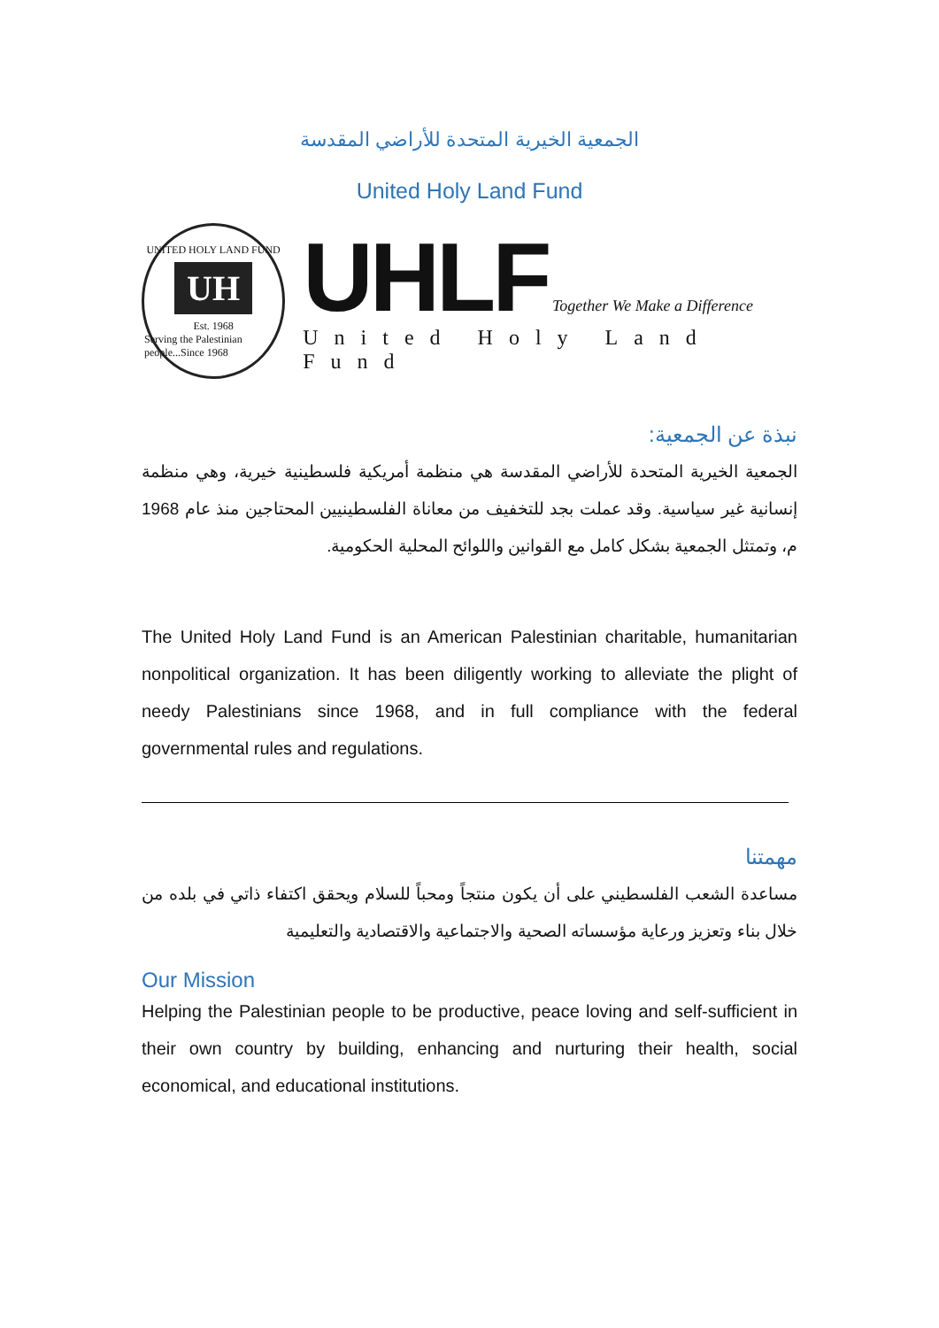الجمعية الخيرية المتحدة للأراضي المقدسة
United Holy Land Fund
UNITED HOLY LAND FUND
UH
Est. 1968
Serving the Palestinian people...Since 1968
UHLF Together We Make a Difference
United Holy Land Fund
نبذة عن الجمعية:
الجمعية الخيرية المتحدة للأراضي المقدسة هي منظمة أمريكية فلسطينية خيرية، وهي منظمة إنسانية غير سياسية. وقد عملت بجد للتخفيف من معاناة الفلسطينيين المحتاجين منذ عام 1968 م، وتمتثل الجمعية بشكل كامل مع القوانين واللوائح المحلية الحكومية.
The United Holy Land Fund is an American Palestinian charitable, humanitarian nonpolitical organization. It has been diligently working to alleviate the plight of needy Palestinians since 1968, and in full compliance with the federal governmental rules and regulations.
مهمتنا
مساعدة الشعب الفلسطيني على أن يكون منتجاً ومحباً للسلام ويحقق اكتفاء ذاتي في بلده من خلال بناء وتعزيز ورعاية مؤسساته الصحية والاجتماعية والاقتصادية والتعليمية
Our Mission
Helping the Palestinian people to be productive, peace loving and self-sufficient in their own country by building, enhancing and nurturing their health, social economical, and educational institutions.